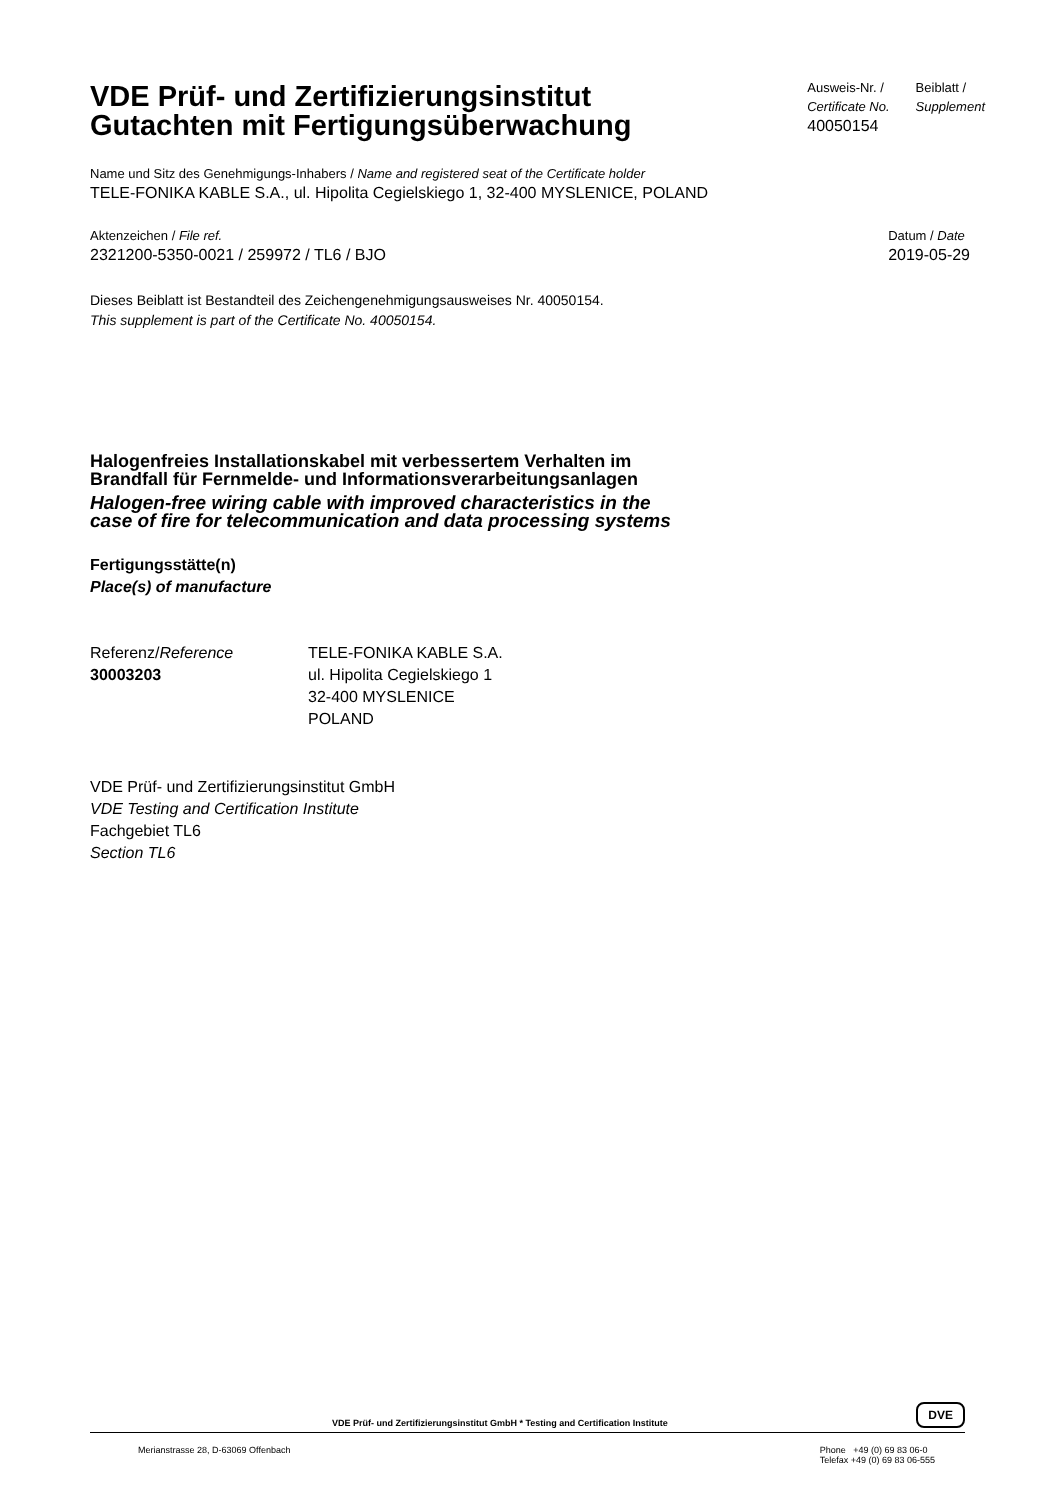VDE Prüf- und Zertifizierungsinstitut
Gutachten mit Fertigungsüberwachung
Ausweis-Nr. /
Certificate No.
40050154
Beiblatt /
Supplement
Name und Sitz des Genehmigungs-Inhabers / Name and registered seat of the Certificate holder
TELE-FONIKA KABLE S.A., ul. Hipolita Cegielskiego 1, 32-400 MYSLENICE, POLAND
Aktenzeichen / File ref.
2321200-5350-0021 / 259972 / TL6 / BJO
Datum / Date
2019-05-29
Dieses Beiblatt ist Bestandteil des Zeichengenehmigungsausweises Nr. 40050154.
This supplement is part of the Certificate No. 40050154.
Halogenfreies Installationskabel mit verbessertem Verhalten im
Brandfall für Fernmelde- und Informationsverarbeitungsanlagen
Halogen-free wiring cable with improved characteristics in the
case of fire for telecommunication and data processing systems
Fertigungsstätte(n)
Place(s) of manufacture
Referenz/Reference
30003203
TELE-FONIKA KABLE S.A.
ul. Hipolita Cegielskiego 1
32-400 MYSLENICE
POLAND
VDE Prüf- und Zertifizierungsinstitut GmbH
VDE Testing and Certification Institute
Fachgebiet TL6
Section TL6
VDE Prüf- und Zertifizierungsinstitut GmbH * Testing and Certification Institute DVE
Merianstrasse 28, D-63069 Offenbach Phone +49 (0) 69 83 06-0
Telefax +49 (0) 69 83 06-555